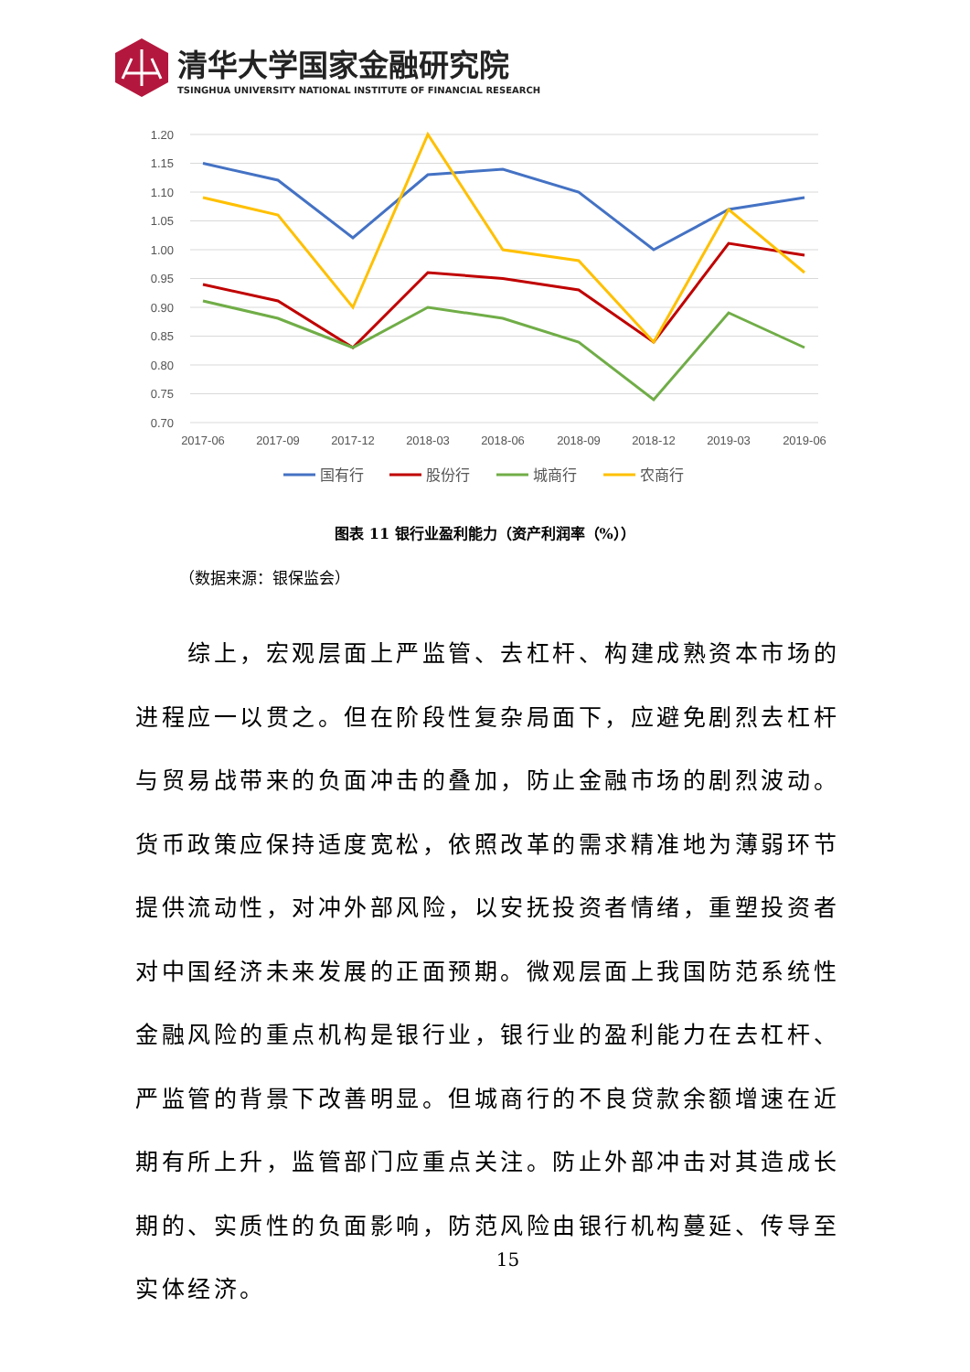清华大学国家金融研究院
TSINGHUA UNIVERSITY NATIONAL INSTITUTE OF FINANCIAL RESEARCH
1.20
1.15
1.10
1.05
1.00
0.95
0.90
0.85
0.80
0.75
0.70
2017-06
2017-09
2017-12
2018-03
2018-06
2018-09
2018-12
2019-03
2019-06
国有行
股份行
城商行
农商行
图表 11 银行业盈利能力（资产利润率（%））
（数据来源：银保监会）
  综上，宏观层面上严监管、去杠杆、构建成熟资本市场的进程应一以贯之。但在阶段性复杂局面下，应避免剧烈去杠杆与贸易战带来的负面冲击的叠加，防止金融市场的剧烈波动。货币政策应保持适度宽松，依照改革的需求精准地为薄弱环节提供流动性，对冲外部风险，以安抚投资者情绪，重塑投资者对中国经济未来发展的正面预期。微观层面上我国防范系统性金融风险的重点机构是银行业，银行业的盈利能力在去杠杆、严监管的背景下改善明显。但城商行的不良贷款余额增速在近期有所上升，监管部门应重点关注。防止外部冲击对其造成长期的、实质性的负面影响，防范风险由银行机构蔓延、传导至实体经济。
15